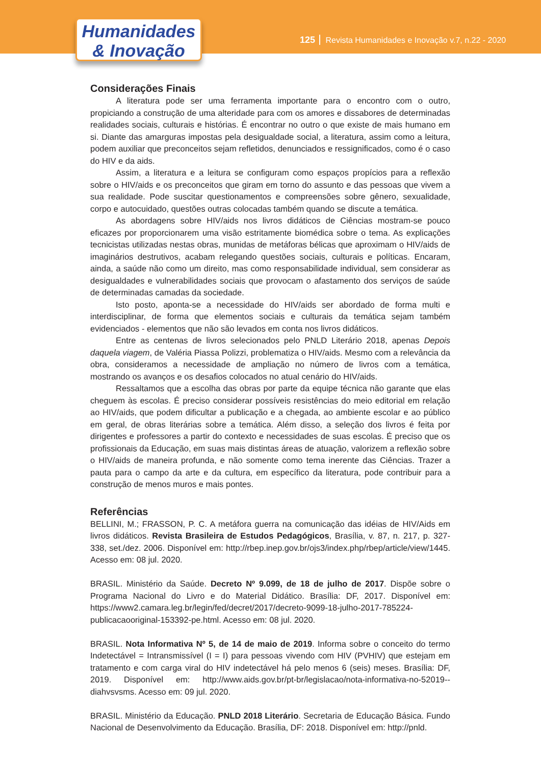Humanidades
& Inovação
125 Revista Humanidades e Inovação v.7, n.22 - 2020
Considerações Finais
A literatura pode ser uma ferramenta importante para o encontro com o outro, propiciando a construção de uma alteridade para com os amores e dissabores de determinadas realidades sociais, culturais e histórias. É encontrar no outro o que existe de mais humano em si. Diante das amarguras impostas pela desigualdade social, a literatura, assim como a leitura, podem auxiliar que preconceitos sejam refletidos, denunciados e ressignificados, como é o caso do HIV e da aids.
Assim, a literatura e a leitura se configuram como espaços propícios para a reflexão sobre o HIV/aids e os preconceitos que giram em torno do assunto e das pessoas que vivem a sua realidade. Pode suscitar questionamentos e compreensões sobre gênero, sexualidade, corpo e autocuidado, questões outras colocadas também quando se discute a temática.
As abordagens sobre HIV/aids nos livros didáticos de Ciências mostram-se pouco eficazes por proporcionarem uma visão estritamente biomédica sobre o tema. As explicações tecnicistas utilizadas nestas obras, munidas de metáforas bélicas que aproximam o HIV/aids de imaginários destrutivos, acabam relegando questões sociais, culturais e políticas. Encaram, ainda, a saúde não como um direito, mas como responsabilidade individual, sem considerar as desigualdades e vulnerabilidades sociais que provocam o afastamento dos serviços de saúde de determinadas camadas da sociedade.
Isto posto, aponta-se a necessidade do HIV/aids ser abordado de forma multi e interdisciplinar, de forma que elementos sociais e culturais da temática sejam também evidenciados - elementos que não são levados em conta nos livros didáticos.
Entre as centenas de livros selecionados pelo PNLD Literário 2018, apenas Depois daquela viagem, de Valéria Piassa Polizzi, problematiza o HIV/aids. Mesmo com a relevância da obra, consideramos a necessidade de ampliação no número de livros com a temática, mostrando os avanços e os desafios colocados no atual cenário do HIV/aids.
Ressaltamos que a escolha das obras por parte da equipe técnica não garante que elas cheguem às escolas. É preciso considerar possíveis resistências do meio editorial em relação ao HIV/aids, que podem dificultar a publicação e a chegada, ao ambiente escolar e ao público em geral, de obras literárias sobre a temática. Além disso, a seleção dos livros é feita por dirigentes e professores a partir do contexto e necessidades de suas escolas. É preciso que os profissionais da Educação, em suas mais distintas áreas de atuação, valorizem a reflexão sobre o HIV/aids de maneira profunda, e não somente como tema inerente das Ciências. Trazer a pauta para o campo da arte e da cultura, em específico da literatura, pode contribuir para a construção de menos muros e mais pontes.
Referências
BELLINI, M.; FRASSON, P. C. A metáfora guerra na comunicação das idéias de HIV/Aids em livros didáticos. Revista Brasileira de Estudos Pedagógicos, Brasília, v. 87, n. 217, p. 327-338, set./dez. 2006. Disponível em: http://rbep.inep.gov.br/ojs3/index.php/rbep/article/view/1445. Acesso em: 08 jul. 2020.
BRASIL. Ministério da Saúde. Decreto Nº 9.099, de 18 de julho de 2017. Dispõe sobre o Programa Nacional do Livro e do Material Didático. Brasília: DF, 2017. Disponível em: https://www2.camara.leg.br/legin/fed/decret/2017/decreto-9099-18-julho-2017-785224-publicacaooriginal-153392-pe.html. Acesso em: 08 jul. 2020.
BRASIL. Nota Informativa Nº 5, de 14 de maio de 2019. Informa sobre o conceito do termo Indetectável = Intransmissível (I = I) para pessoas vivendo com HIV (PVHIV) que estejam em tratamento e com carga viral do HIV indetectável há pelo menos 6 (seis) meses. Brasília: DF, 2019. Disponível em: http://www.aids.gov.br/pt-br/legislacao/nota-informativa-no-52019--diahvsvsms. Acesso em: 09 jul. 2020.
BRASIL. Ministério da Educação. PNLD 2018 Literário. Secretaria de Educação Básica. Fundo Nacional de Desenvolvimento da Educação. Brasília, DF: 2018. Disponível em: http://pnld.